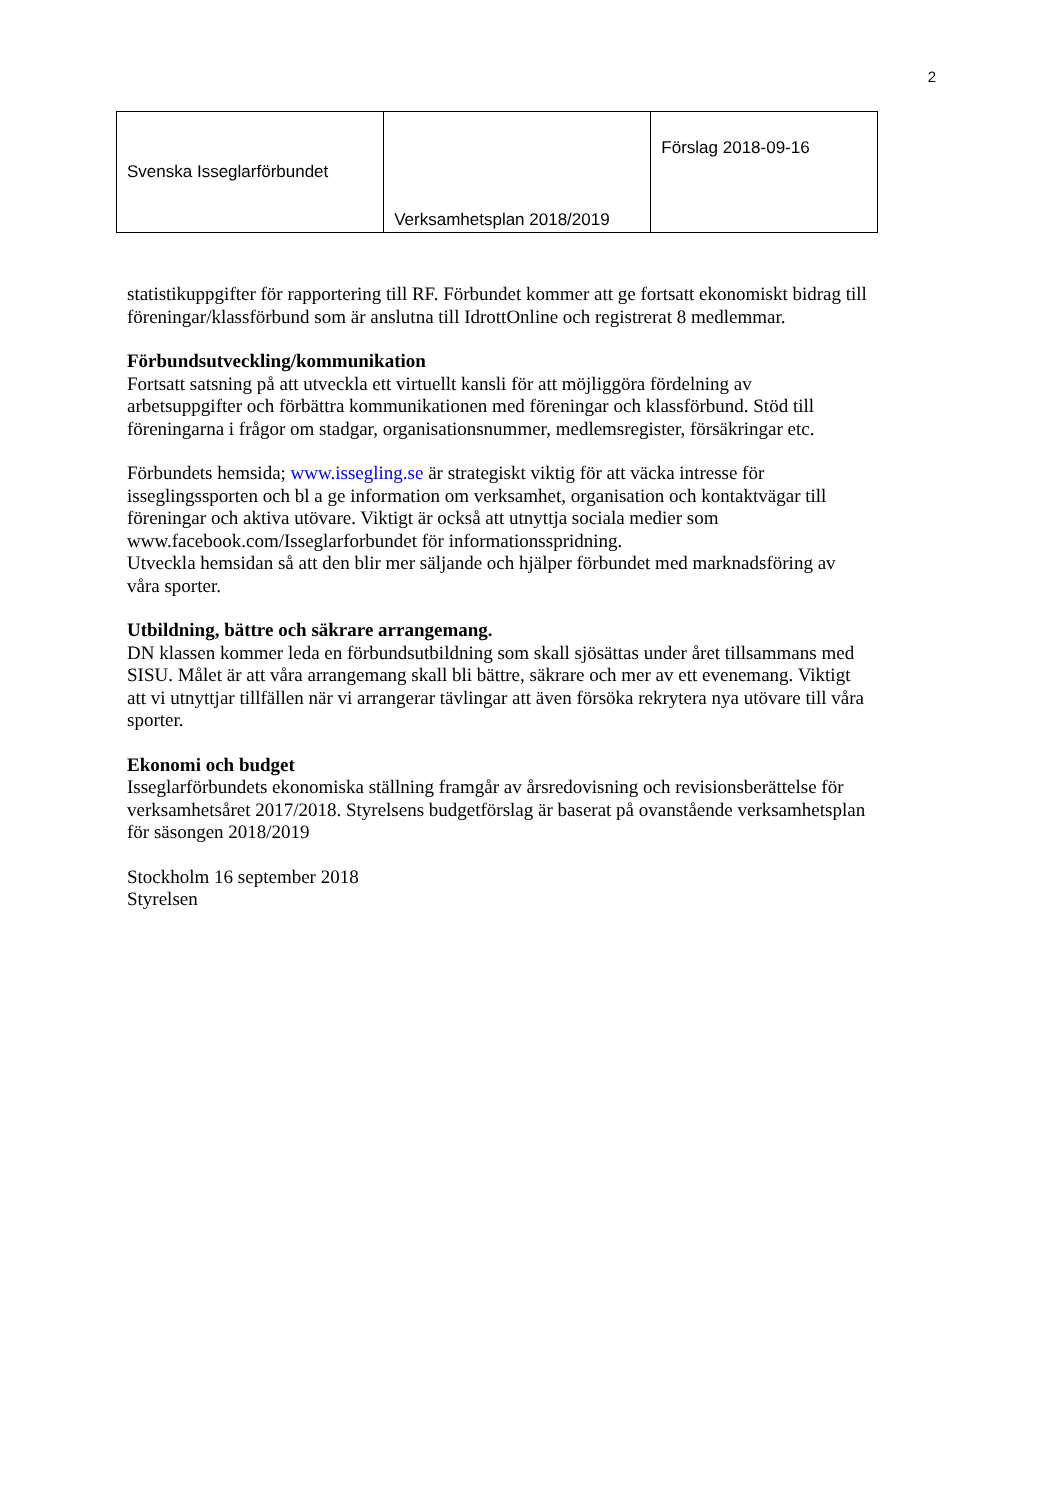2
| Svenska Isseglarförbundet | Verksamhetsplan 2018/2019 | Förslag 2018-09-16 |
statistikuppgifter för rapportering till RF. Förbundet kommer att ge fortsatt ekonomiskt bidrag till föreningar/klassförbund som är anslutna till IdrottOnline och registrerat 8 medlemmar.
Förbundsutveckling/kommunikation
Fortsatt satsning på att utveckla ett virtuellt kansli för att möjliggöra fördelning av arbetsuppgifter och förbättra kommunikationen med föreningar och klassförbund. Stöd till föreningarna i frågor om stadgar, organisationsnummer, medlemsregister, försäkringar etc.
Förbundets hemsida; www.issegling.se är strategiskt viktig för att väcka intresse för isseglingssporten och bl a ge information om verksamhet, organisation och kontaktvägar till föreningar och aktiva utövare. Viktigt är också att utnyttja sociala medier som www.facebook.com/Isseglarforbundet för informationsspridning.
Utveckla hemsidan så att den blir mer säljande och hjälper förbundet med marknadsföring av våra sporter.
Utbildning, bättre och säkrare arrangemang.
DN klassen kommer leda en förbundsutbildning som skall sjösättas under året tillsammans med SISU. Målet är att våra arrangemang skall bli bättre, säkrare och mer av ett evenemang. Viktigt att vi utnyttjar tillfällen när vi arrangerar tävlingar att även försöka rekrytera nya utövare till våra sporter.
Ekonomi och budget
Isseglarförbundets ekonomiska ställning framgår av årsredovisning och revisionsberättelse för verksamhetsåret 2017/2018. Styrelsens budgetförslag är baserat på ovanstående verksamhetsplan för säsongen 2018/2019
Stockholm 16 september 2018
Styrelsen